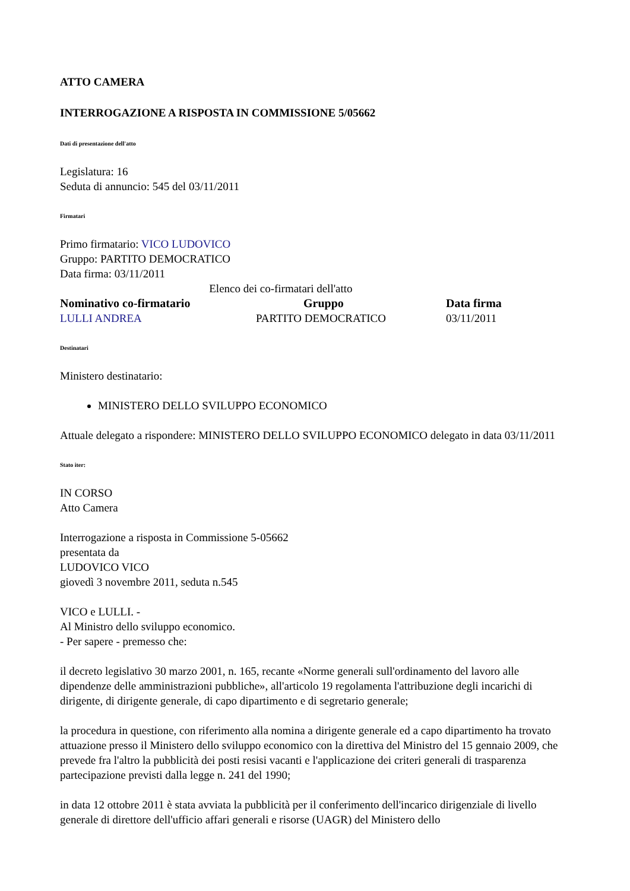ATTO CAMERA
INTERROGAZIONE A RISPOSTA IN COMMISSIONE 5/05662
Dati di presentazione dell'atto
Legislatura: 16
Seduta di annuncio: 545 del 03/11/2011
Firmatari
Primo firmatario: VICO LUDOVICO
Gruppo: PARTITO DEMOCRATICO
Data firma: 03/11/2011
| Elenco dei co-firmatari dell'atto | | |
| Nominativo co-firmatario | Gruppo | Data firma |
| LULLI ANDREA | PARTITO DEMOCRATICO | 03/11/2011 |
Destinatari
Ministero destinatario:
MINISTERO DELLO SVILUPPO ECONOMICO
Attuale delegato a rispondere: MINISTERO DELLO SVILUPPO ECONOMICO delegato in data 03/11/2011
Stato iter:
IN CORSO
Atto Camera
Interrogazione a risposta in Commissione 5-05662
presentata da
LUDOVICO VICO
giovedì 3 novembre 2011, seduta n.545
VICO e LULLI. -
Al Ministro dello sviluppo economico.
- Per sapere - premesso che:
il decreto legislativo 30 marzo 2001, n. 165, recante «Norme generali sull'ordinamento del lavoro alle dipendenze delle amministrazioni pubbliche», all'articolo 19 regolamenta l'attribuzione degli incarichi di dirigente, di dirigente generale, di capo dipartimento e di segretario generale;
la procedura in questione, con riferimento alla nomina a dirigente generale ed a capo dipartimento ha trovato attuazione presso il Ministero dello sviluppo economico con la direttiva del Ministro del 15 gennaio 2009, che prevede fra l'altro la pubblicità dei posti resisi vacanti e l'applicazione dei criteri generali di trasparenza partecipazione previsti dalla legge n. 241 del 1990;
in data 12 ottobre 2011 è stata avviata la pubblicità per il conferimento dell'incarico dirigenziale di livello generale di direttore dell'ufficio affari generali e risorse (UAGR) del Ministero dello